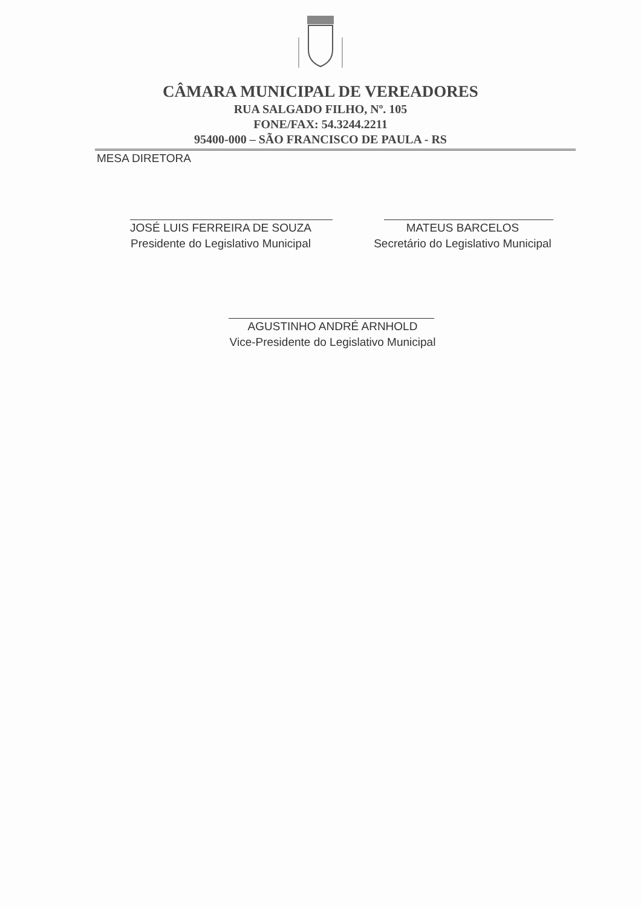CÂMARA MUNICIPAL DE VEREADORES
RUA SALGADO FILHO, Nº. 105
FONE/FAX: 54.3244.2211
95400-000 – SÃO FRANCISCO DE PAULA - RS
MESA DIRETORA
JOSÉ LUIS FERREIRA DE SOUZA
Presidente do Legislativo Municipal
MATEUS BARCELOS
Secretário do Legislativo Municipal
AGUSTINHO ANDRÉ ARNHOLD
Vice-Presidente do Legislativo Municipal